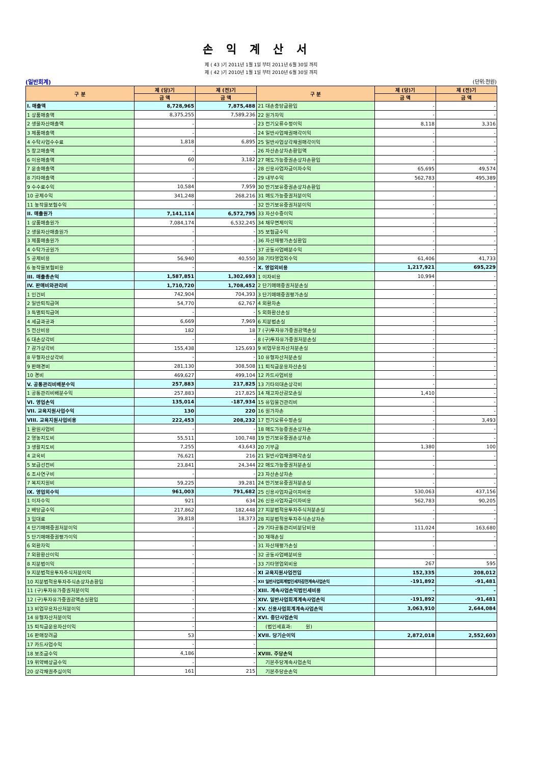손익계산서
제 ( 43 )기 2011년 1월 1일 부터 2011년 6월 30일 까지
제 ( 42 )기 2010년 1월 1일 부터 2010년 6월 30일 까지
(일반회계) (단위:천원)
| 구 분 | 제 (당)기 | 제 (전)기 | 구 분 | 제 (당)기 | 제 (전)기 |
| --- | --- | --- | --- | --- | --- |
| | 금 액 | 금 액 | | 금 액 | 금 액 |
| I. 매출액 | 8,728,965 | 7,875,488 | 21 대손충당금환입 | - | - |
| 1 상품매출액 | 8,375,255 | 7,589,236 | 22 원가차익 | - | - |
| 2 생물자산매출액 | - | - | 23 전기오류수정이익 | 8,118 | 3,316 |
| 3 제품매출액 | - | - | 24 일반사업채권매각이익 | - | - |
| 4 수탁사업수수료 | 1,818 | 6,895 | 25 일반사업상각채권매각이익 | - | - |
| 5 창고매출액 | - | - | 26 자산손상차손환입액 | - | - |
| 6 이용매출액 | 60 | 3,182 | 27 매도가능증권손상차손환입 | - | - |
| 7 운송매출액 | - | - | 28 신용사업자금이자수익 | 65,695 | 49,574 |
| 8 기타매출액 | - | - | 29 내부수익 | 562,783 | 495,389 |
| 9 수수료수익 | 10,584 | 7,959 | 30 만기보유증권손상차손환입 | - | - |
| 10 공제수익 | 341,248 | 268,216 | 31 매도가능증권처분이익 | - | - |
| 11 농작물보험수익 | - | - | 32 만기보유증권처분이익 | - | - |
| II. 매출원가 | 7,141,114 | 6,572,795 | 33 자산수증이익 | - | - |
| 1 상품매출원가 | 7,084,174 | 6,532,245 | 34 채무면제이익 | - | - |
| 2 생물자산매출원가 | - | - | 35 보험금수익 | - | - |
| 3 제품매출원가 | - | - | 36 자산재평가손실환입 | - | - |
| 4 수탁가공원가 | - | - | 37 공동사업배분수익 | - | - |
| 5 공제비용 | 56,940 | 40,550 | 38 기타영업외수익 | 61,406 | 41,733 |
| 6 농작물보험비용 | - | - | X. 영업외비용 | 1,217,921 | 695,229 |
| III. 매출총손익 | 1,587,851 | 1,302,693 | 1 이자비용 | 10,994 | - |
| IV. 판매비와관리비 | 1,710,720 | 1,708,452 | 2 단기매매증권처분손실 | - | - |
| 1 인건비 | 742,904 | 704,393 | 3 단기매매증권평가손실 | - | - |
| 2 일반퇴직급여 | 54,770 | 62,767 | 4 외환차손 | - | - |
| 3 특별퇴직급여 | - | - | 5 외화환산손실 | - | - |
| 4 세금과공과 | 6,669 | 7,969 | 6 지분법손실 | - | - |
| 5 전산비용 | 182 | 18 | 7 (구)투자유가증권감액손실 | - | - |
| 6 대손상각비 | - | - | 8 (구)투자유가증권처분손실 | - | - |
| 7 감가상각비 | 155,438 | 125,693 | 9 비업무용자산처분손실 | - | - |
| 8 무형자산상각비 | - | - | 10 유형자산처분손실 | - | - |
| 9 판매경비 | 281,130 | 308,508 | 11 퇴직금운용자산손실 | - | - |
| 10 경비 | 469,627 | 499,104 | 12 카드사업비용 | - | - |
| V. 공통관리비배분수익 | 257,883 | 217,825 | 13 기타의대손상각비 | - | - |
| 1 공통관리비배분수익 | 257,883 | 217,825 | 14 재고자산감모손실 | 1,410 | - |
| VI. 영업손익 | 135,014 | -187,934 | 15 유입물건관리비 | - | - |
| VII. 교육지원사업수익 | 130 | 220 | 16 원가차손 | - | - |
| VIII. 교육지원사업비용 | 222,453 | 208,232 | 17 전기오류수정손실 | - | 3,493 |
| 1 환원사업비 | - | - | 18 매도가능증권손상차손 | - | - |
| 2 영농지도비 | 55,511 | 100,748 | 19 만기보유증권손상차손 | - | - |
| 3 생활지도비 | 7,255 | 43,643 | 20 기부금 | 1,380 | 100 |
| 4 교육비 | 76,621 | 216 | 21 일반사업채권매각손실 | - | - |
| 5 보급선전비 | 23,841 | 24,344 | 22 매도가능증권처분손실 | - | - |
| 6 조사연구비 | - | - | 23 자산손상차손 | - | - |
| 7 복지지원비 | 59,225 | 39,281 | 24 만기보유증권처분손실 | - | - |
| IX. 영업외수익 | 961,003 | 791,682 | 25 신용사업자금이자비용 | 530,063 | 437,156 |
| 1 이자수익 | 921 | 634 | 26 신용사업자금이자비용 | 562,783 | 90,205 |
| 2 배당금수익 | 217,862 | 182,448 | 27 지분법적용투자주식처분손실 | - | - |
| 3 임대료 | 39,818 | 18,373 | 28 지분법적용투자주식손상차손 | - | - |
| 4 단기매매증권처분이익 | - | - | 29 기타공통관리비분담비용 | 111,024 | 163,680 |
| 5 단기매매증권평가이익 | - | - | 30 재해손실 | - | - |
| 6 외환차익 | - | - | 31 자산재평가손실 | - | - |
| 7 외환환산이익 | - | - | 32 공동사업배분비용 | - | - |
| 8 지분법이익 | - | - | 33 기타영업외비용 | 267 | 595 |
| 9 지분법적용투자주식처분이익 | - | - | XI 교육지원사업전입 | 152,335 | 208,012 |
| 10 지분법적용투자주식손상차손환입 | - | - | XII 일반사업회계법인세차감전계속사업손익 | -191,892 | -91,481 |
| 11 (구)투자유가증권처분이익 | - | - | XIII. 계속사업손익법인세비용 | - | - |
| 12 (구)투자유가증권감액손실환입 | - | - | XIV. 일반사업회계계속사업손익 | -191,892 | -91,481 |
| 13 비업무용자산처분이익 | - | - | XV. 신용사업회계계속사업손익 | 3,063,910 | 2,644,084 |
| 14 유형자산처분이익 | - | - | XVI. 중단사업손익 | | |
| 15 퇴직금운용자산이익 | - | - | (법인세효과: 원) | | |
| 16 판매장려금 | 53 | - | XVII. 당기순이익 | 2,872,018 | 2,552,603 |
| 17 카드사업수익 | - | - | | | |
| 18 보조금수익 | 4,186 | - | XVIII. 주당손익 | | |
| 19 위약배상금수익 | - | - | 기본주당계속사업손익 | | |
| 20 상각채권추심이익 | 161 | 215 | 기본주당순손익 | | |